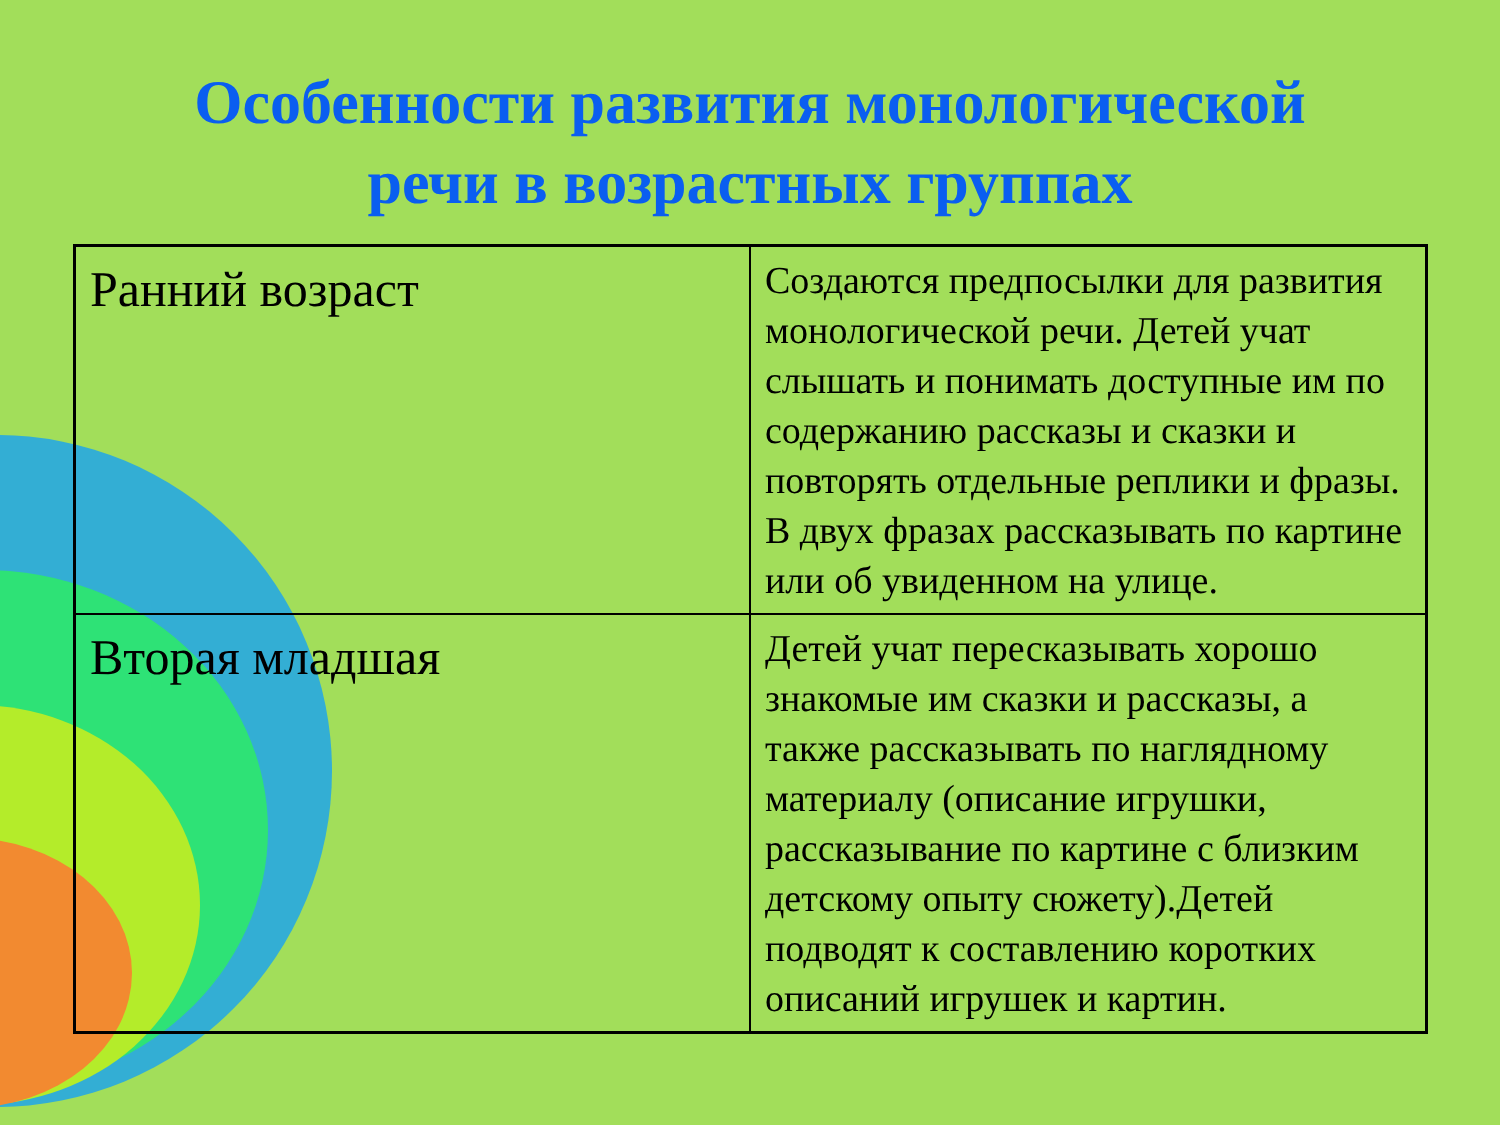Особенности развития монологической
речи в возрастных группах
| Ранний возраст | Создаются предпосылки для развития монологической речи. Детей учат слышать и понимать доступные им по содержанию рассказы и сказки и повторять отдельные реплики и фразы. В двух фразах рассказывать по картине или об увиденном на улице. |
| Вторая младшая | Детей учат пересказывать хорошо знакомые им сказки и рассказы, а также рассказывать по наглядному материалу (описание игрушки, рассказывание по картине с близким детскому опыту сюжету).Детей подводят к составлению коротких описаний игрушек и картин. |